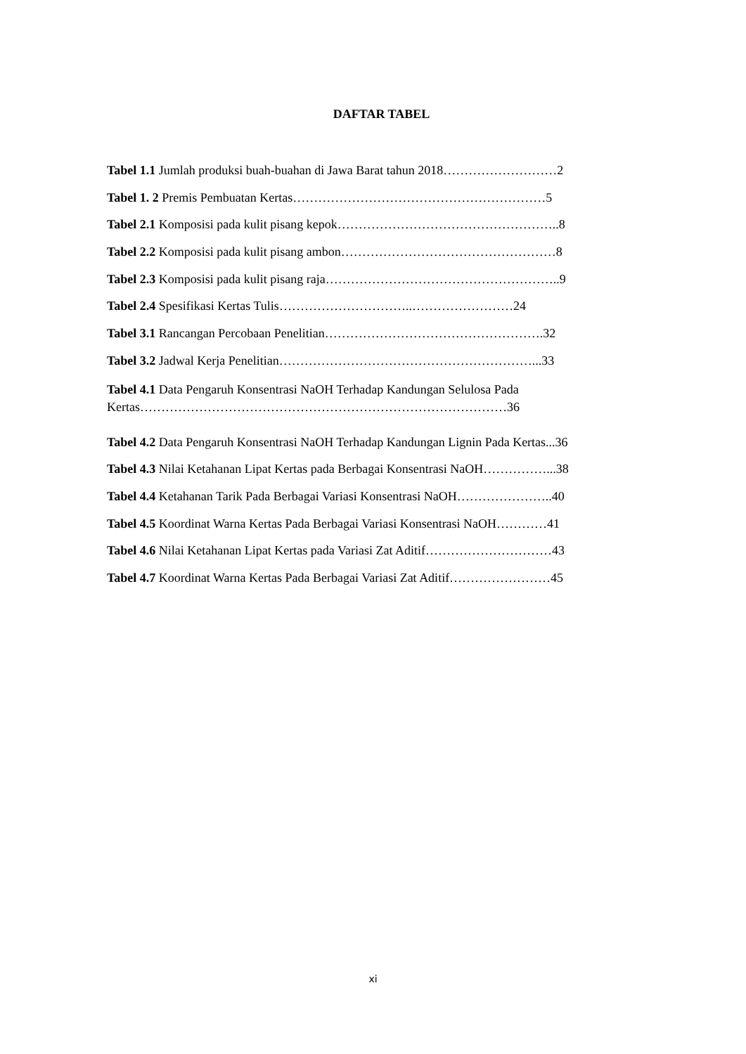DAFTAR TABEL
Tabel 1.1 Jumlah produksi buah-buahan di Jawa Barat tahun 2018………………………2
Tabel 1. 2 Premis Pembuatan Kertas……………………………………………………5
Tabel 2.1 Komposisi pada kulit pisang kepok……………………………………………..8
Tabel 2.2 Komposisi pada kulit pisang ambon……………………………………………8
Tabel 2.3 Komposisi pada kulit pisang raja………………………………………………..9
Tabel 2.4 Spesifikasi Kertas Tulis…………………………..……………………24
Tabel 3.1 Rancangan Percobaan Penelitian…………………………………………….32
Tabel 3.2 Jadwal Kerja Penelitian……………………………………………………...33
Tabel 4.1 Data Pengaruh Konsentrasi NaOH Terhadap Kandungan Selulosa Pada
Kertas……………………………………………………………………………36
Tabel 4.2 Data Pengaruh Konsentrasi NaOH Terhadap Kandungan Lignin Pada Kertas...36
Tabel 4.3 Nilai Ketahanan Lipat Kertas pada Berbagai Konsentrasi NaOH……………...38
Tabel 4.4 Ketahanan Tarik Pada Berbagai Variasi Konsentrasi NaOH…………………..40
Tabel 4.5 Koordinat Warna Kertas Pada Berbagai Variasi Konsentrasi NaOH…………41
Tabel 4.6 Nilai Ketahanan Lipat Kertas pada Variasi Zat Aditif…………………………43
Tabel 4.7 Koordinat Warna Kertas Pada Berbagai Variasi Zat Aditif……………………45
xi